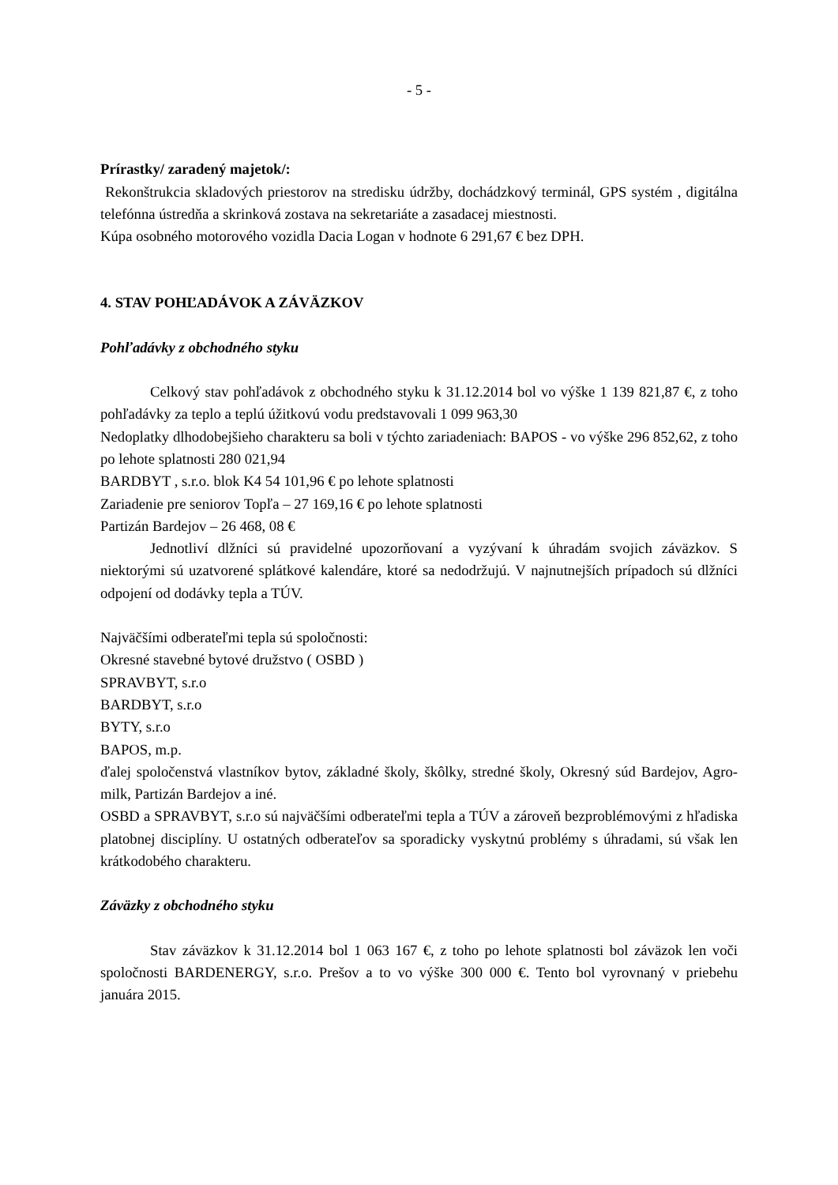- 5 -
Prírastky/ zaradený majetok/:
Rekonštrukcia skladových priestorov na stredisku údržby, dochádzkový terminál, GPS systém , digitálna telefónna ústredňa a skrinková zostava na sekretariáte a zasadacej miestnosti.
Kúpa osobného motorového vozidla Dacia Logan v hodnote 6 291,67 € bez DPH.
4. STAV POHĽADÁVOK A ZÁVÄZKOV
Pohľadávky z obchodného styku
Celkový stav pohľadávok z obchodného styku k 31.12.2014 bol vo výške 1 139 821,87 €, z toho pohľadávky za teplo a teplú úžitkovú vodu predstavovali 1 099 963,30
Nedoplatky dlhodobejšieho charakteru sa boli v týchto zariadeniach: BAPOS - vo výške 296 852,62, z toho po lehote splatnosti 280 021,94
BARDBYT , s.r.o. blok K4 54 101,96 € po lehote splatnosti
Zariadenie pre seniorov Topľa – 27 169,16 € po lehote splatnosti
Partizán Bardejov – 26 468, 08 €
Jednotliví dlžníci sú pravidelné upozorňovaní a vyzývaní k úhradám svojich záväzkov. S niektorými sú uzatvorené splátkové kalendáre, ktoré sa nedodržujú. V najnutnejších prípadoch sú dlžníci odpojení od dodávky tepla a TÚV.
Najväčšími odberateľmi tepla sú spoločnosti:
Okresné stavebné bytové družstvo ( OSBD )
SPRAVBYT, s.r.o
BARDBYT, s.r.o
BYTY, s.r.o
BAPOS, m.p.
ďalej spoločenstvá vlastníkov bytov, základné školy, škôlky, stredné školy, Okresný súd Bardejov, Agro- milk, Partizán Bardejov a iné.
OSBD a SPRAVBYT, s.r.o sú najväčšími odberateľmi tepla a TÚV a zároveň bezproblémovými z hľadiska platobnej disciplíny. U ostatných odberateľov sa sporadicky vyskytnú problémy s úhradami, sú však len krátkodobého charakteru.
Záväzky z obchodného styku
Stav záväzkov k 31.12.2014 bol 1 063 167 €, z toho po lehote splatnosti bol záväzok len voči spoločnosti BARDENERGY, s.r.o. Prešov a to vo výške 300 000 €. Tento bol vyrovnaný v priebehu januára 2015.